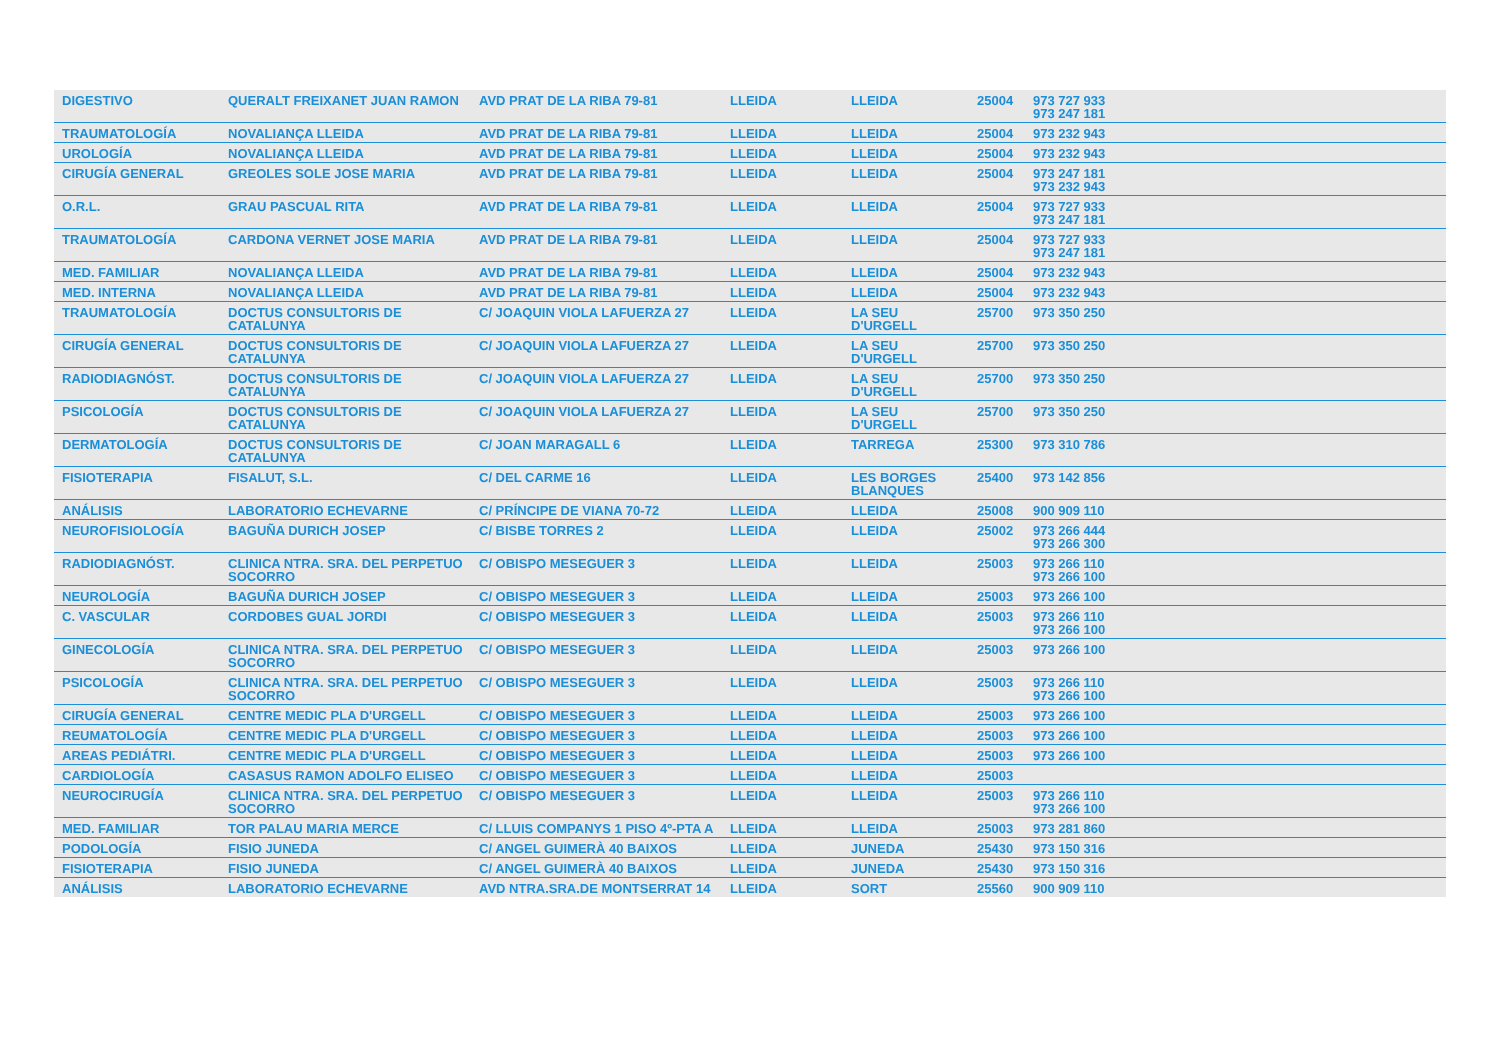| DIGESTIVO | QUERALT FREIXANET JUAN RAMON | AVD PRAT DE LA RIBA 79-81 | LLEIDA | LLEIDA | 25004 | 973 727 933 973 247 181 |
| TRAUMATOLOGÍA | NOVALIANÇA LLEIDA | AVD PRAT DE LA RIBA 79-81 | LLEIDA | LLEIDA | 25004 | 973 232 943 |
| UROLOGÍA | NOVALIANÇA LLEIDA | AVD PRAT DE LA RIBA 79-81 | LLEIDA | LLEIDA | 25004 | 973 232 943 |
| CIRUGÍA GENERAL | GREOLES SOLE JOSE MARIA | AVD PRAT DE LA RIBA 79-81 | LLEIDA | LLEIDA | 25004 | 973 247 181 973 232 943 |
| O.R.L. | GRAU PASCUAL RITA | AVD PRAT DE LA RIBA 79-81 | LLEIDA | LLEIDA | 25004 | 973 727 933 973 247 181 |
| TRAUMATOLOGÍA | CARDONA VERNET JOSE MARIA | AVD PRAT DE LA RIBA 79-81 | LLEIDA | LLEIDA | 25004 | 973 727 933 973 247 181 |
| MED. FAMILIAR | NOVALIANÇA LLEIDA | AVD PRAT DE LA RIBA 79-81 | LLEIDA | LLEIDA | 25004 | 973 232 943 |
| MED. INTERNA | NOVALIANÇA LLEIDA | AVD PRAT DE LA RIBA 79-81 | LLEIDA | LLEIDA | 25004 | 973 232 943 |
| TRAUMATOLOGÍA | DOCTUS CONSULTORIS DE CATALUNYA | C/ JOAQUIN VIOLA LAFUERZA 27 | LLEIDA | LA SEU D'URGELL | 25700 | 973 350 250 |
| CIRUGÍA GENERAL | DOCTUS CONSULTORIS DE CATALUNYA | C/ JOAQUIN VIOLA LAFUERZA 27 | LLEIDA | LA SEU D'URGELL | 25700 | 973 350 250 |
| RADIODIAGNÓST. | DOCTUS CONSULTORIS DE CATALUNYA | C/ JOAQUIN VIOLA LAFUERZA 27 | LLEIDA | LA SEU D'URGELL | 25700 | 973 350 250 |
| PSICOLOGÍA | DOCTUS CONSULTORIS DE CATALUNYA | C/ JOAQUIN VIOLA LAFUERZA 27 | LLEIDA | LA SEU D'URGELL | 25700 | 973 350 250 |
| DERMATOLOGÍA | DOCTUS CONSULTORIS DE CATALUNYA | C/ JOAN MARAGALL 6 | LLEIDA | TARREGA | 25300 | 973 310 786 |
| FISIOTERAPIA | FISALUT, S.L. | C/ DEL CARME 16 | LLEIDA | LES BORGES BLANQUES | 25400 | 973 142 856 |
| ANÁLISIS | LABORATORIO ECHEVARNE | C/ PRÍNCIPE DE VIANA 70-72 | LLEIDA | LLEIDA | 25008 | 900 909 110 |
| NEUROFISIOLOGÍA | BAGUÑA DURICH JOSEP | C/ BISBE TORRES 2 | LLEIDA | LLEIDA | 25002 | 973 266 444 973 266 300 |
| RADIODIAGNÓST. | CLINICA NTRA. SRA. DEL PERPETUO SOCORRO | C/ OBISPO MESEGUER 3 | LLEIDA | LLEIDA | 25003 | 973 266 110 973 266 100 |
| NEUROLOGÍA | BAGUÑA DURICH JOSEP | C/ OBISPO MESEGUER 3 | LLEIDA | LLEIDA | 25003 | 973 266 100 |
| C. VASCULAR | CORDOBES GUAL JORDI | C/ OBISPO MESEGUER 3 | LLEIDA | LLEIDA | 25003 | 973 266 110 973 266 100 |
| GINECOLOGÍA | CLINICA NTRA. SRA. DEL PERPETUO SOCORRO | C/ OBISPO MESEGUER 3 | LLEIDA | LLEIDA | 25003 | 973 266 100 |
| PSICOLOGÍA | CLINICA NTRA. SRA. DEL PERPETUO SOCORRO | C/ OBISPO MESEGUER 3 | LLEIDA | LLEIDA | 25003 | 973 266 110 973 266 100 |
| CIRUGÍA GENERAL | CENTRE MEDIC PLA D'URGELL | C/ OBISPO MESEGUER 3 | LLEIDA | LLEIDA | 25003 | 973 266 100 |
| REUMATOLOGÍA | CENTRE MEDIC PLA D'URGELL | C/ OBISPO MESEGUER 3 | LLEIDA | LLEIDA | 25003 | 973 266 100 |
| AREAS PEDIÁTRI. | CENTRE MEDIC PLA D'URGELL | C/ OBISPO MESEGUER 3 | LLEIDA | LLEIDA | 25003 | 973 266 100 |
| CARDIOLOGÍA | CASASUS RAMON ADOLFO ELISEO | C/ OBISPO MESEGUER 3 | LLEIDA | LLEIDA | 25003 | |
| NEUROCIRUGÍA | CLINICA NTRA. SRA. DEL PERPETUO SOCORRO | C/ OBISPO MESEGUER 3 | LLEIDA | LLEIDA | 25003 | 973 266 110 973 266 100 |
| MED. FAMILIAR | TOR PALAU MARIA MERCE | C/ LLUIS COMPANYS 1 PISO 4º-PTA A | LLEIDA | LLEIDA | 25003 | 973 281 860 |
| PODOLOGÍA | FISIO JUNEDA | C/ ANGEL GUIMERÀ 40 BAIXOS | LLEIDA | JUNEDA | 25430 | 973 150 316 |
| FISIOTERAPIA | FISIO JUNEDA | C/ ANGEL GUIMERÀ 40 BAIXOS | LLEIDA | JUNEDA | 25430 | 973 150 316 |
| ANÁLISIS | LABORATORIO ECHEVARNE | AVD NTRA.SRA.DE MONTSERRAT 14 | LLEIDA | SORT | 25560 | 900 909 110 |